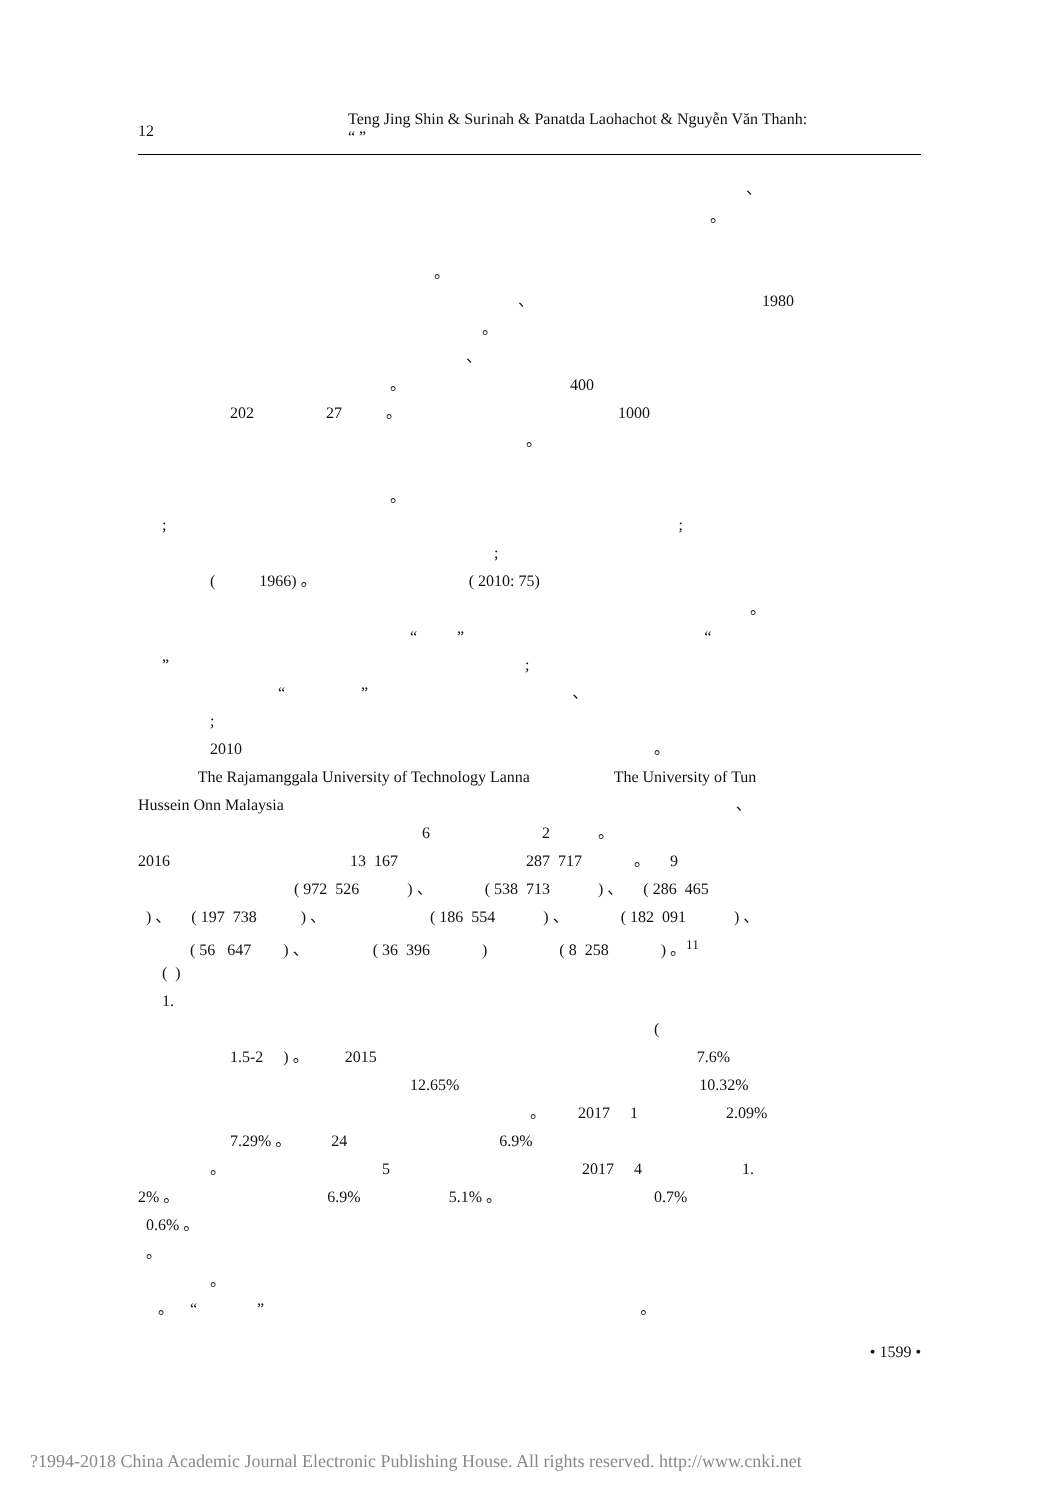12
Teng Jing Shin & Surinah & Panatda Laohachot & Nguyễn Văn Thanh:
“ ”
、
。
。
、 1980
。
、
。 400
202 27 。 1000
。
。
; ;
;
( 1966) 。 ( 2010: 75)
。
“ ” “
” ;
“ ” 、
;
2010 。
The Rajamanggala University of Technology Lanna The University of Tun
Hussein Onn Malaysia 、
6 2 。
2016 13 167 287 717 。 9
( 972 526 ) 、 ( 538 713 ) 、 ( 286 465
) 、 ( 197 738 ) 、 ( 186 554 ) 、 ( 182 091 ) 、
( 56 647 ) 、 ( 36 396 ) ( 8 258 ) 。<sup>11</sup>
( )
1.
(
1.5-2 ) 。 2015 7.6%
12.65% 10.32%
。 2017 1 2.09%
7.29% 。 24 6.9%
。 5 2017 4 1.
2% 。 6.9% 5.1% 。 0.7%
0.6% 。
。
。
。 “ ” 。
• 1599 •
?1994-2018 China Academic Journal Electronic Publishing House. All rights reserved. http://www.cnki.net